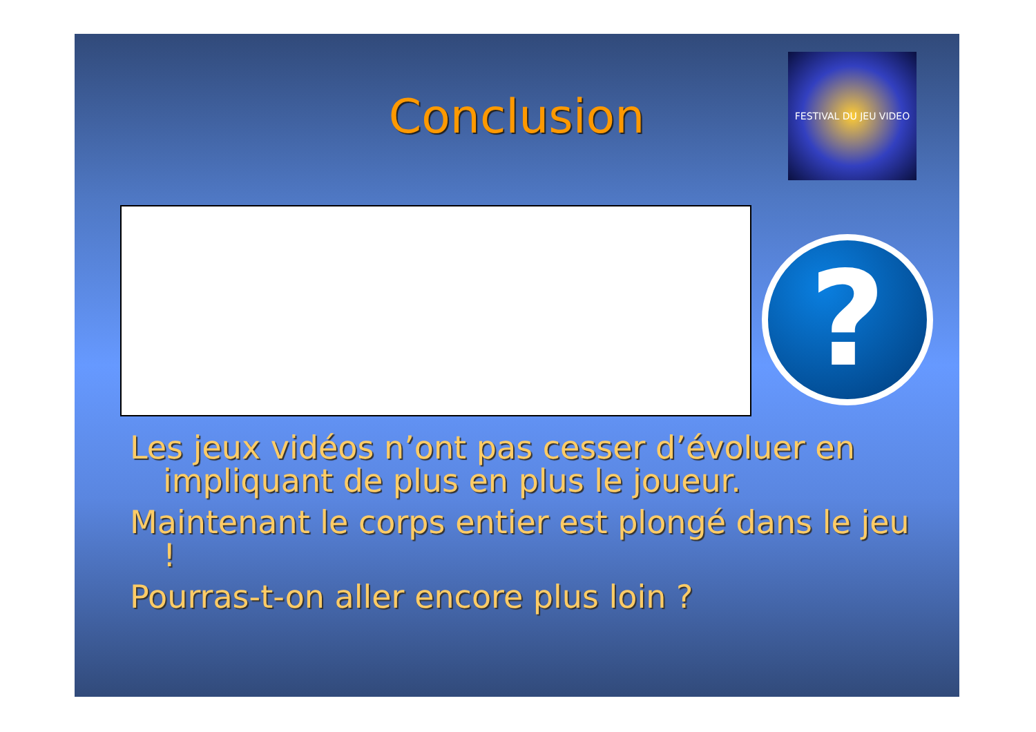Conclusion
FESTIVAL DU JEU VIDEO
?
Les jeux vidéos n’ont pas cesser d’évoluer en impliquant de plus en plus le joueur.
Maintenant le corps entier est plongé dans le jeu !
Pourras-t-on aller encore plus loin ?